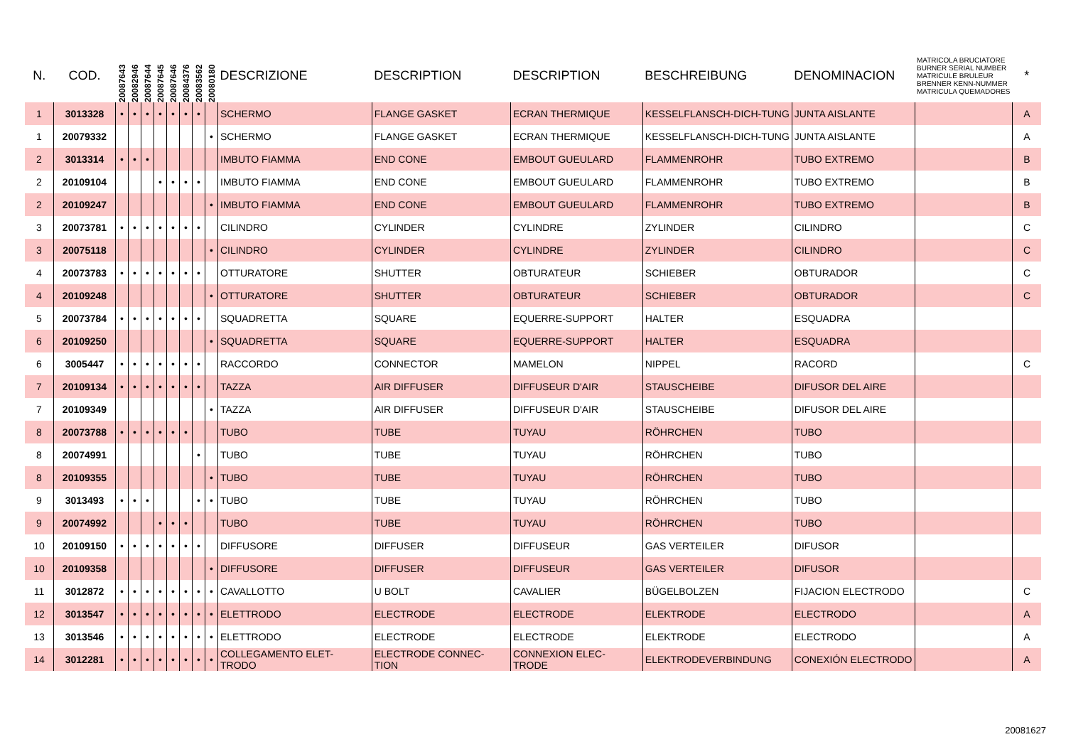| N. | COD. | 20087643 | 20082946 | 20087644 | 20087645 | 20087646 | 20084376 | 20083562 | 20080180 | DESCRIZIONE | DESCRIPTION | DESCRIPTION | BESCHREIBUNG | DENOMINACION | MATRICOLA BRUCIATORE BURNER SERIAL NUMBER MATRICULE BRULEUR BRENNER KENN-NUMMER MATRICULA QUEMADORES | * |
| --- | --- | --- | --- | --- | --- | --- | --- | --- | --- | --- | --- | --- | --- | --- | --- | --- |
| 1 | 3013328 | • | • | • | • | • | • | • | | SCHERMO | FLANGE GASKET | ECRAN THERMIQUE | KESSELFLANSCH-DICH-TUNG | JUNTA AISLANTE | | A |
| 1 | 20079332 | | | | | | | | • | SCHERMO | FLANGE GASKET | ECRAN THERMIQUE | KESSELFLANSCH-DICH-TUNG | JUNTA AISLANTE | | A |
| 2 | 3013314 | • | • | • | | | | | | IMBUTO FIAMMA | END CONE | EMBOUT GUEULARD | FLAMMENROHR | TUBO EXTREMO | | B |
| 2 | 20109104 | | | | • | • | • | • | | IMBUTO FIAMMA | END CONE | EMBOUT GUEULARD | FLAMMENROHR | TUBO EXTREMO | | B |
| 2 | 20109247 | | | | | | | | • | IMBUTO FIAMMA | END CONE | EMBOUT GUEULARD | FLAMMENROHR | TUBO EXTREMO | | B |
| 3 | 20073781 | • | • | • | • | • | • | • | | CILINDRO | CYLINDER | CYLINDRE | ZYLINDER | CILINDRO | | C |
| 3 | 20075118 | | | | | | | | • | CILINDRO | CYLINDER | CYLINDRE | ZYLINDER | CILINDRO | | C |
| 4 | 20073783 | • | • | • | • | • | • | • | | OTTURATORE | SHUTTER | OBTURATEUR | SCHIEBER | OBTURADOR | | C |
| 4 | 20109248 | | | | | | | | • | OTTURATORE | SHUTTER | OBTURATEUR | SCHIEBER | OBTURADOR | | C |
| 5 | 20073784 | • | • | • | • | • | • | • | | SQUADRETTA | SQUARE | EQUERRE-SUPPORT | HALTER | ESQUADRA | | |
| 6 | 20109250 | | | | | | | | • | SQUADRETTA | SQUARE | EQUERRE-SUPPORT | HALTER | ESQUADRA | | |
| 6 | 3005447 | • | • | • | • | • | • | • | | RACCORDO | CONNECTOR | MAMELON | NIPPEL | RACORD | | C |
| 7 | 20109134 | • | • | • | • | • | • | • | | TAZZA | AIR DIFFUSER | DIFFUSEUR D'AIR | STAUSCHEIBE | DIFUSOR DEL AIRE | | |
| 7 | 20109349 | | | | | | | | • | TAZZA | AIR DIFFUSER | DIFFUSEUR D'AIR | STAUSCHEIBE | DIFUSOR DEL AIRE | | |
| 8 | 20073788 | • | • | • | • | • | • | | | TUBO | TUBE | TUYAU | RÖHRCHEN | TUBO | | |
| 8 | 20074991 | | | | | | | • | | TUBO | TUBE | TUYAU | RÖHRCHEN | TUBO | | |
| 8 | 20109355 | | | | | | | | • | TUBO | TUBE | TUYAU | RÖHRCHEN | TUBO | | |
| 9 | 3013493 | • | • | • | | | | • | • | TUBO | TUBE | TUYAU | RÖHRCHEN | TUBO | | |
| 9 | 20074992 | | | | • | • | • | | | TUBO | TUBE | TUYAU | RÖHRCHEN | TUBO | | |
| 10 | 20109150 | • | • | • | • | • | • | • | | DIFFUSORE | DIFFUSER | DIFFUSEUR | GAS VERTEILER | DIFUSOR | | |
| 10 | 20109358 | | | | | | | | • | DIFFUSORE | DIFFUSER | DIFFUSEUR | GAS VERTEILER | DIFUSOR | | |
| 11 | 3012872 | • | • | • | • | • | • | • | • | CAVALLOTTO | U BOLT | CAVALIER | BÜGELBOLZEN | FIJACION ELECTRODO | | C |
| 12 | 3013547 | • | • | • | • | • | • | • | • | ELETTRODO | ELECTRODE | ELECTRODE | ELEKTRODE | ELECTRODO | | A |
| 13 | 3013546 | • | • | • | • | • | • | • | • | ELETTRODO | ELECTRODE | ELECTRODE | ELEKTRODE | ELECTRODO | | A |
| 14 | 3012281 | • | • | • | • | • | • | • | • | COLLEGAMENTO ELET-TRODO | ELECTRODE CONNEC-TION | CONNEXION ELEC-TRODE | ELEKTRODEVERBINDUNG | CONEXIÓN ELECTRODO | | A |
20081627